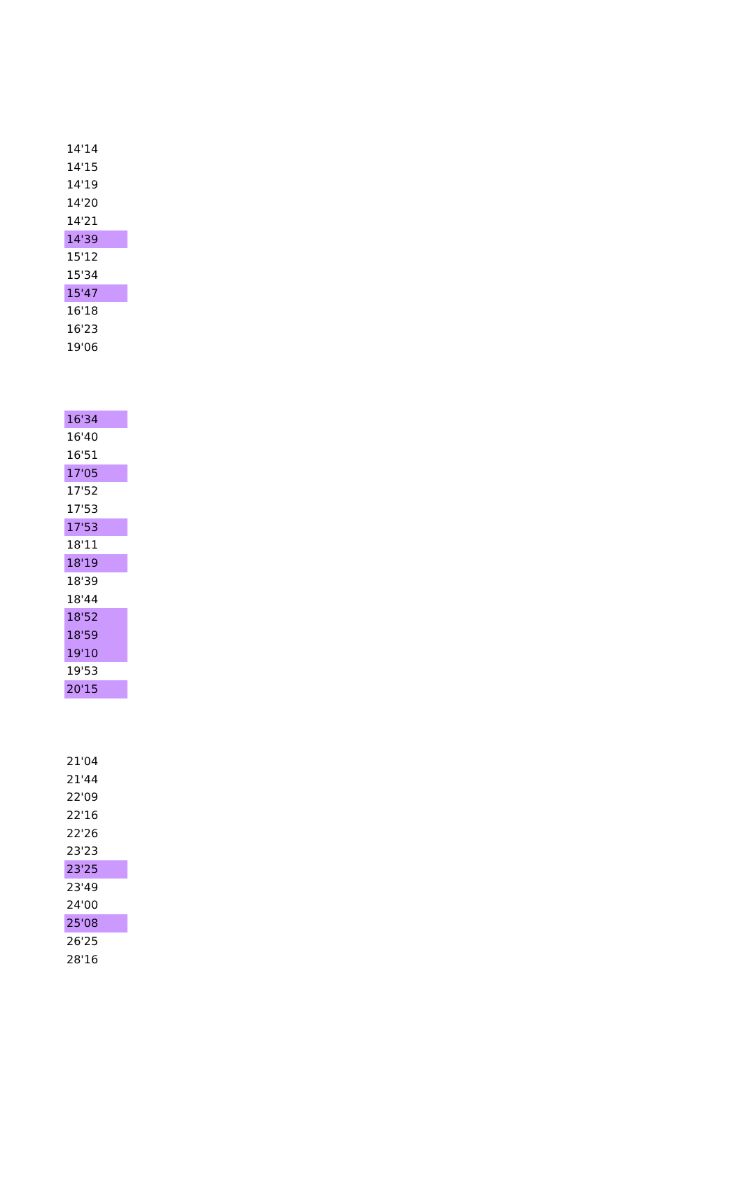| 14'14 |
| 14'15 |
| 14'19 |
| 14'20 |
| 14'21 |
| 14'39 |
| 15'12 |
| 15'34 |
| 15'47 |
| 16'18 |
| 16'23 |
| 19'06 |
| 16'34 |
| 16'40 |
| 16'51 |
| 17'05 |
| 17'52 |
| 17'53 |
| 17'53 |
| 18'11 |
| 18'19 |
| 18'39 |
| 18'44 |
| 18'52 |
| 18'59 |
| 19'10 |
| 19'53 |
| 20'15 |
| 21'04 |
| 21'44 |
| 22'09 |
| 22'16 |
| 22'26 |
| 23'23 |
| 23'25 |
| 23'49 |
| 24'00 |
| 25'08 |
| 26'25 |
| 28'16 |